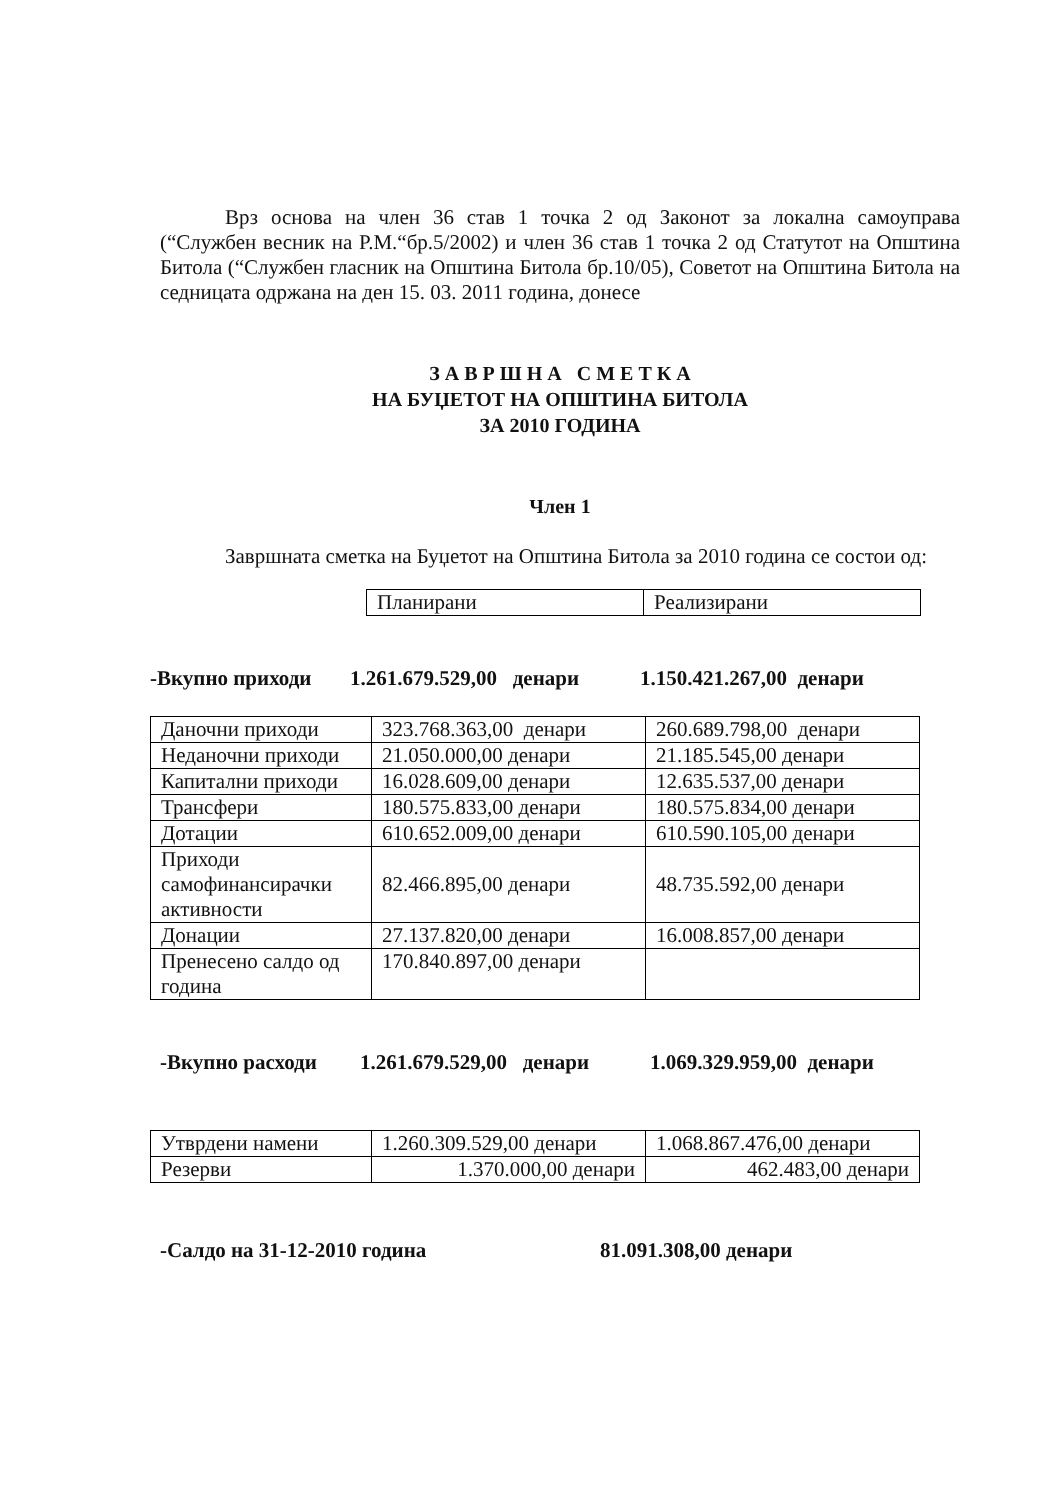Врз основа на член 36 став 1 точка 2 од Законот за локална самоуправа (“Службен весник на Р.М.“бр.5/2002) и член 36 став 1 точка 2 од Статутот на Општина Битола (“Службен гласник на Општина Битола бр.10/05), Советот на Општина Битола на седницата одржана на ден 15. 03. 2011 година, донесе
З А В Р Ш Н А С М Е Т К А
НА БУЏЕТОТ НА ОПШТИНА БИТОЛА
ЗА 2010 ГОДИНА
Член 1
Завршната сметка на Буџетот на Општина Битола за 2010 година се состои од:
| Планирани | Реализирани |
-Вкупно приходи 1.261.679.529,00 денари 1.150.421.267,00 денари
| Даночни приходи | 323.768.363,00 денари | 260.689.798,00 денари |
| Неданочни приходи | 21.050.000,00 денари | 21.185.545,00 денари |
| Капитални приходи | 16.028.609,00 денари | 12.635.537,00 денари |
| Трансфери | 180.575.833,00 денари | 180.575.834,00 денари |
| Дотации | 610.652.009,00 денари | 610.590.105,00 денари |
| Приходи самофинансирачки активности | 82.466.895,00 денари | 48.735.592,00 денари |
| Донации | 27.137.820,00 денари | 16.008.857,00 денари |
| Пренесено салдо од година | 170.840.897,00 денари | |
-Вкупно расходи 1.261.679.529,00 денари 1.069.329.959,00 денари
| Утврдени намени | 1.260.309.529,00 денари | 1.068.867.476,00 денари |
| Резерви | 1.370.000,00 денари | 462.483,00 денари |
-Салдо на 31-12-2010 година 81.091.308,00 денари